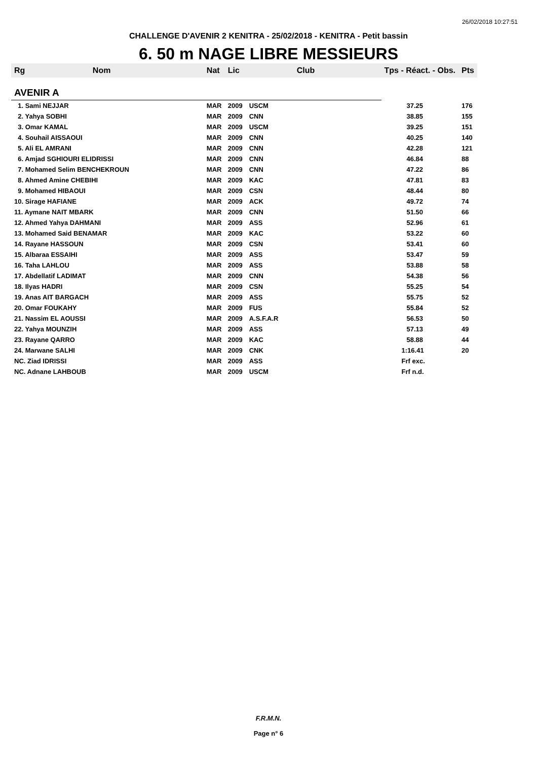26/02/2018 10:27:51
CHALLENGE D'AVENIR 2 KENITRA - 25/02/2018 - KENITRA - Petit bassin
6. 50 m NAGE LIBRE MESSIEURS
| Rg | Nom | Nat | Lic | Club | Tps - Réact. - Obs. | Pts |
| --- | --- | --- | --- | --- | --- | --- |
| AVENIR A | | | | | | |
| 1. Sami NEJJAR | | MAR | 2009 | USCM | 37.25 | 176 |
| 2. Yahya SOBHI | | MAR | 2009 | CNN | 38.85 | 155 |
| 3. Omar KAMAL | | MAR | 2009 | USCM | 39.25 | 151 |
| 4. Souhail AISSAOUI | | MAR | 2009 | CNN | 40.25 | 140 |
| 5. Ali EL AMRANI | | MAR | 2009 | CNN | 42.28 | 121 |
| 6. Amjad SGHIOURI ELIDRISSI | | MAR | 2009 | CNN | 46.84 | 88 |
| 7. Mohamed Selim BENCHEKROUN | | MAR | 2009 | CNN | 47.22 | 86 |
| 8. Ahmed Amine CHEBIHI | | MAR | 2009 | KAC | 47.81 | 83 |
| 9. Mohamed HIBAOUI | | MAR | 2009 | CSN | 48.44 | 80 |
| 10. Sirage HAFIANE | | MAR | 2009 | ACK | 49.72 | 74 |
| 11. Aymane NAIT MBARK | | MAR | 2009 | CNN | 51.50 | 66 |
| 12. Ahmed Yahya DAHMANI | | MAR | 2009 | ASS | 52.96 | 61 |
| 13. Mohamed Said BENAMAR | | MAR | 2009 | KAC | 53.22 | 60 |
| 14. Rayane HASSOUN | | MAR | 2009 | CSN | 53.41 | 60 |
| 15. Albaraa ESSAIHI | | MAR | 2009 | ASS | 53.47 | 59 |
| 16. Taha LAHLOU | | MAR | 2009 | ASS | 53.88 | 58 |
| 17. Abdellatif LADIMAT | | MAR | 2009 | CNN | 54.38 | 56 |
| 18. Ilyas HADRI | | MAR | 2009 | CSN | 55.25 | 54 |
| 19. Anas AIT BARGACH | | MAR | 2009 | ASS | 55.75 | 52 |
| 20. Omar FOUKAHY | | MAR | 2009 | FUS | 55.84 | 52 |
| 21. Nassim EL AOUSSI | | MAR | 2009 | A.S.F.A.R | 56.53 | 50 |
| 22. Yahya MOUNZIH | | MAR | 2009 | ASS | 57.13 | 49 |
| 23. Rayane QARRO | | MAR | 2009 | KAC | 58.88 | 44 |
| 24. Marwane SALHI | | MAR | 2009 | CNK | 1:16.41 | 20 |
| NC. Ziad IDRISSI | | MAR | 2009 | ASS | Frf exc. | |
| NC. Adnane LAHBOUB | | MAR | 2009 | USCM | Frf n.d. | |
F.R.M.N.
Page n° 6